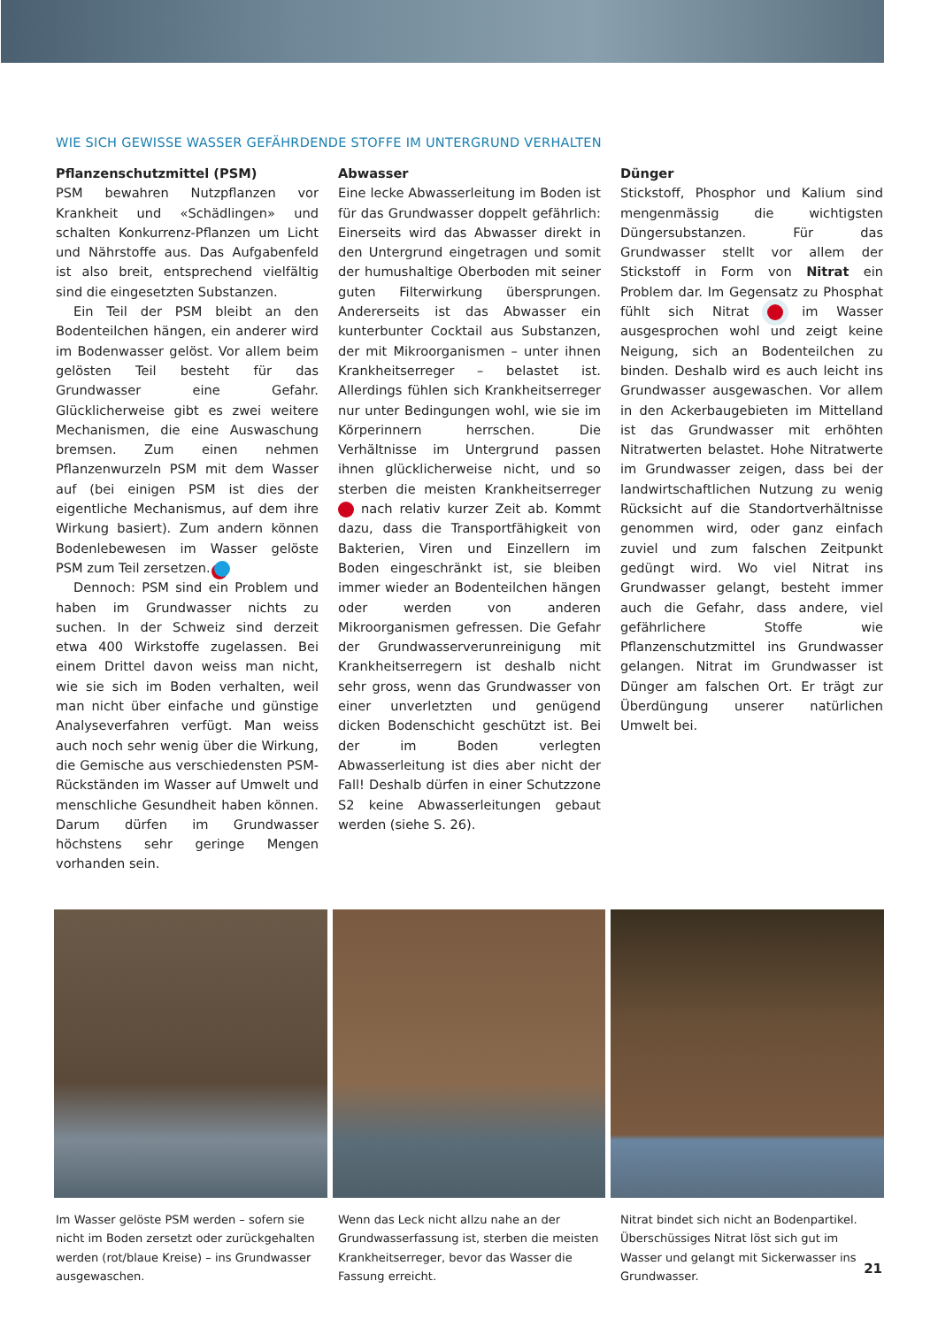WIE SICH GEWISSE WASSER GEFÄHRDENDE STOFFE IM UNTERGRUND VERHALTEN
Pflanzenschutzmittel (PSM)
PSM bewahren Nutzpflanzen vor Krankheit und «Schädlingen» und schalten Konkurrenz-Pflanzen um Licht und Nährstoffe aus. Das Aufgabenfeld ist also breit, entsprechend vielfältig sind die eingesetzten Substanzen.
Ein Teil der PSM bleibt an den Bodenteilchen hängen, ein anderer wird im Bodenwasser gelöst. Vor allem beim gelösten Teil besteht für das Grundwasser eine Gefahr. Glücklicherweise gibt es zwei weitere Mechanismen, die eine Auswaschung bremsen. Zum einen nehmen Pflanzenwurzeln PSM mit dem Wasser auf (bei einigen PSM ist dies der eigentliche Mechanismus, auf dem ihre Wirkung basiert). Zum andern können Bodenlebewesen im Wasser gelöste PSM zum Teil zersetzen.
Dennoch: PSM sind ein Problem und haben im Grundwasser nichts zu suchen. In der Schweiz sind derzeit etwa 400 Wirkstoffe zugelassen. Bei einem Drittel davon weiss man nicht, wie sie sich im Boden verhalten, weil man nicht über einfache und günstige Analyseverfahren verfügt. Man weiss auch noch sehr wenig über die Wirkung, die Gemische aus verschiedensten PSM-Rückständen im Wasser auf Umwelt und menschliche Gesundheit haben können. Darum dürfen im Grundwasser höchstens sehr geringe Mengen vorhanden sein.
Abwasser
Eine lecke Abwasserleitung im Boden ist für das Grundwasser doppelt gefährlich: Einerseits wird das Abwasser direkt in den Untergrund eingetragen und somit der humushaltige Oberboden mit seiner guten Filterwirkung übersprungen. Andererseits ist das Abwasser ein kunterbunter Cocktail aus Substanzen, der mit Mikroorganismen – unter ihnen Krankheitserreger – belastet ist. Allerdings fühlen sich Krankheitserreger nur unter Bedingungen wohl, wie sie im Körperinnern herrschen. Die Verhältnisse im Untergrund passen ihnen glücklicherweise nicht, und so sterben die meisten Krankheitserreger nach relativ kurzer Zeit ab. Kommt dazu, dass die Transportfähigkeit von Bakterien, Viren und Einzellern im Boden eingeschränkt ist, sie bleiben immer wieder an Bodenteilchen hängen oder werden von anderen Mikroorganismen gefressen. Die Gefahr der Grundwasserverunreinigung mit Krankheitserregern ist deshalb nicht sehr gross, wenn das Grundwasser von einer unverletzten und genügend dicken Bodenschicht geschützt ist. Bei der im Boden verlegten Abwasserleitung ist dies aber nicht der Fall! Deshalb dürfen in einer Schutzzone S2 keine Abwasserleitungen gebaut werden (siehe S. 26).
Dünger
Stickstoff, Phosphor und Kalium sind mengenmässig die wichtigsten Düngersubstanzen. Für das Grundwasser stellt vor allem der Stickstoff in Form von Nitrat ein Problem dar. Im Gegensatz zu Phosphat fühlt sich Nitrat im Wasser ausgesprochen wohl und zeigt keine Neigung, sich an Bodenteilchen zu binden. Deshalb wird es auch leicht ins Grundwasser ausgewaschen. Vor allem in den Ackerbaugebieten im Mittelland ist das Grundwasser mit erhöhten Nitratwerten belastet. Hohe Nitratwerte im Grundwasser zeigen, dass bei der landwirtschaftlichen Nutzung zu wenig Rücksicht auf die Standortverhältnisse genommen wird, oder ganz einfach zuviel und zum falschen Zeitpunkt gedüngt wird. Wo viel Nitrat ins Grundwasser gelangt, besteht immer auch die Gefahr, dass andere, viel gefährlichere Stoffe wie Pflanzenschutzmittel ins Grundwasser gelangen. Nitrat im Grundwasser ist Dünger am falschen Ort. Er trägt zur Überdüngung unserer natürlichen Umwelt bei.
Im Wasser gelöste PSM werden – sofern sie nicht im Boden zersetzt oder zurückgehalten werden (rot/blaue Kreise) – ins Grundwasser ausgewaschen.
Wenn das Leck nicht allzu nahe an der Grundwasserfassung ist, sterben die meisten Krankheitserreger, bevor das Wasser die Fassung erreicht.
Nitrat bindet sich nicht an Bodenpartikel. Überschüssiges Nitrat löst sich gut im Wasser und gelangt mit Sickerwasser ins Grundwasser.
21